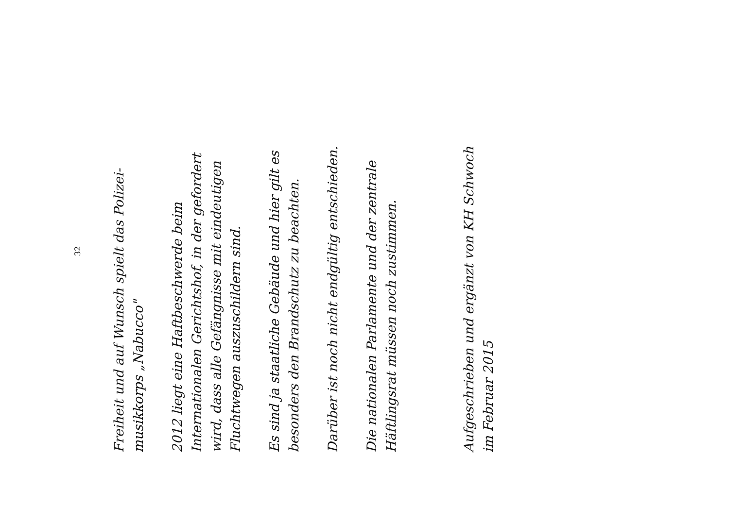32
Freiheit und auf Wunsch spielt das Polizei-
musikkorps „Nabucco"
2012 liegt eine Haftbeschwerde beim
Internationalen Gerichtshof, in der gefordert
wird, dass alle Gefängnisse mit eindeutigen
Fluchtwegen auszuschildern sind.
Es sind ja staatliche Gebäude und hier gilt es
besonders den Brandschutz zu beachten.
Darüber ist noch nicht endgültig entschieden.
Die nationalen Parlamente und der zentrale
Häftlingsrat müssen noch zustimmen.
Aufgeschrieben und ergänzt von KH Schwoch
im Februar 2015